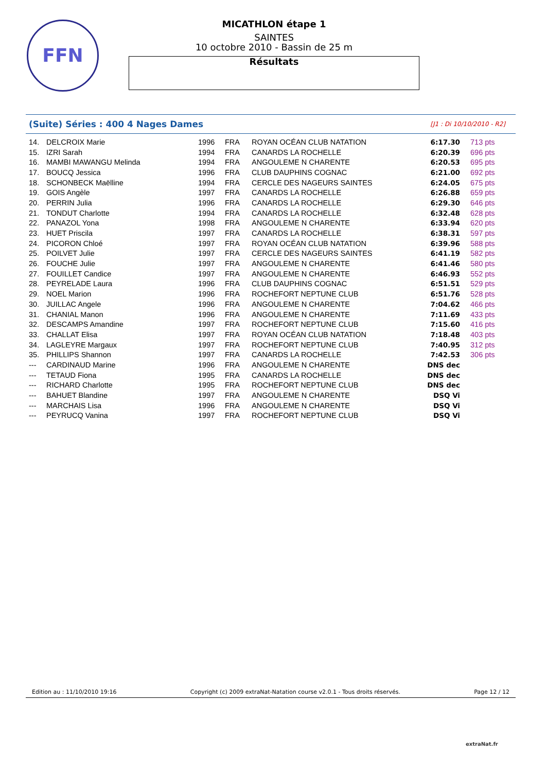FFN
MICATHLON étape 1
SAINTES
10 octobre 2010 - Bassin de 25 m
Résultats
(Suite) Séries : 400 4 Nages Dames [J1 : Di 10/10/2010 - R2]
| 14. | DELCROIX Marie | 1996 | FRA | ROYAN OCÉAN CLUB NATATION | 6:17.30 | 713 pts |
| 15. | IZRI Sarah | 1994 | FRA | CANARDS LA ROCHELLE | 6:20.39 | 696 pts |
| 16. | MAMBI MAWANGU Melinda | 1994 | FRA | ANGOULEME N CHARENTE | 6:20.53 | 695 pts |
| 17. | BOUCQ Jessica | 1996 | FRA | CLUB DAUPHINS COGNAC | 6:21.00 | 692 pts |
| 18. | SCHONBECK Maëlline | 1994 | FRA | CERCLE DES NAGEURS SAINTES | 6:24.05 | 675 pts |
| 19. | GOIS Angèle | 1997 | FRA | CANARDS LA ROCHELLE | 6:26.88 | 659 pts |
| 20. | PERRIN Julia | 1996 | FRA | CANARDS LA ROCHELLE | 6:29.30 | 646 pts |
| 21. | TONDUT Charlotte | 1994 | FRA | CANARDS LA ROCHELLE | 6:32.48 | 628 pts |
| 22. | PANAZOL Yona | 1998 | FRA | ANGOULEME N CHARENTE | 6:33.94 | 620 pts |
| 23. | HUET Priscila | 1997 | FRA | CANARDS LA ROCHELLE | 6:38.31 | 597 pts |
| 24. | PICORON Chloé | 1997 | FRA | ROYAN OCÉAN CLUB NATATION | 6:39.96 | 588 pts |
| 25. | POILVET Julie | 1997 | FRA | CERCLE DES NAGEURS SAINTES | 6:41.19 | 582 pts |
| 26. | FOUCHE Julie | 1997 | FRA | ANGOULEME N CHARENTE | 6:41.46 | 580 pts |
| 27. | FOUILLET Candice | 1997 | FRA | ANGOULEME N CHARENTE | 6:46.93 | 552 pts |
| 28. | PEYRELADE Laura | 1996 | FRA | CLUB DAUPHINS COGNAC | 6:51.51 | 529 pts |
| 29. | NOEL Marion | 1996 | FRA | ROCHEFORT NEPTUNE CLUB | 6:51.76 | 528 pts |
| 30. | JUILLAC Angele | 1996 | FRA | ANGOULEME N CHARENTE | 7:04.62 | 466 pts |
| 31. | CHANIAL Manon | 1996 | FRA | ANGOULEME N CHARENTE | 7:11.69 | 433 pts |
| 32. | DESCAMPS Amandine | 1997 | FRA | ROCHEFORT NEPTUNE CLUB | 7:15.60 | 416 pts |
| 33. | CHALLAT Elisa | 1997 | FRA | ROYAN OCÉAN CLUB NATATION | 7:18.48 | 403 pts |
| 34. | LAGLEYRE Margaux | 1997 | FRA | ROCHEFORT NEPTUNE CLUB | 7:40.95 | 312 pts |
| 35. | PHILLIPS Shannon | 1997 | FRA | CANARDS LA ROCHELLE | 7:42.53 | 306 pts |
| --- | CARDINAUD Marine | 1996 | FRA | ANGOULEME N CHARENTE | DNS dec | |
| --- | TETAUD Fiona | 1995 | FRA | CANARDS LA ROCHELLE | DNS dec | |
| --- | RICHARD Charlotte | 1995 | FRA | ROCHEFORT NEPTUNE CLUB | DNS dec | |
| --- | BAHUET Blandine | 1997 | FRA | ANGOULEME N CHARENTE | DSQ Vi | |
| --- | MARCHAIS Lisa | 1996 | FRA | ANGOULEME N CHARENTE | DSQ Vi | |
| --- | PEYRUCQ Vanina | 1997 | FRA | ROCHEFORT NEPTUNE CLUB | DSQ Vi | |
Edition au : 11/10/2010 19:16 Copyright (c) 2009 extraNat-Natation course v2.0.1 - Tous droits réservés. Page 12 / 12
extraNat.fr